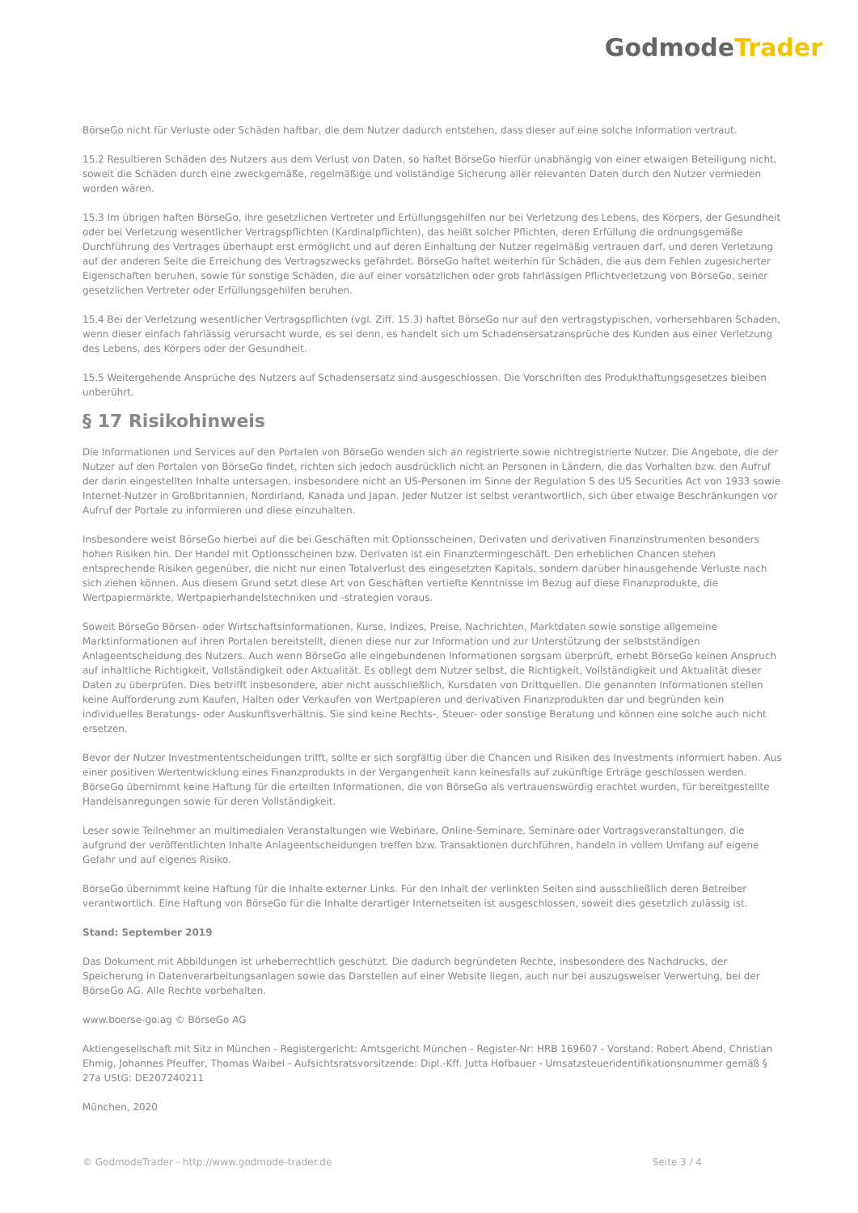GodmodeTrader
BörseGo nicht für Verluste oder Schäden haftbar, die dem Nutzer dadurch entstehen, dass dieser auf eine solche Information vertraut.
15.2 Resultieren Schäden des Nutzers aus dem Verlust von Daten, so haftet BörseGo hierfür unabhängig von einer etwaigen Beteiligung nicht, soweit die Schäden durch eine zweckgemäße, regelmäßige und vollständige Sicherung aller relevanten Daten durch den Nutzer vermieden worden wären.
15.3 Im übrigen haften BörseGo, ihre gesetzlichen Vertreter und Erfüllungsgehilfen nur bei Verletzung des Lebens, des Körpers, der Gesundheit oder bei Verletzung wesentlicher Vertragspflichten (Kardinalpflichten), das heißt solcher Pflichten, deren Erfüllung die ordnungsgemäße Durchführung des Vertrages überhaupt erst ermöglicht und auf deren Einhaltung der Nutzer regelmäßig vertrauen darf, und deren Verletzung auf der anderen Seite die Erreichung des Vertragszwecks gefährdet. BörseGo haftet weiterhin für Schäden, die aus dem Fehlen zugesicherter Eigenschaften beruhen, sowie für sonstige Schäden, die auf einer vorsätzlichen oder grob fahrlässigen Pflichtverletzung von BörseGo, seiner gesetzlichen Vertreter oder Erfüllungsgehilfen beruhen.
15.4 Bei der Verletzung wesentlicher Vertragspflichten (vgl. Ziff. 15.3) haftet BörseGo nur auf den vertragstypischen, vorhersehbaren Schaden, wenn dieser einfach fahrlässig verursacht wurde, es sei denn, es handelt sich um Schadensersatzansprüche des Kunden aus einer Verletzung des Lebens, des Körpers oder der Gesundheit.
15.5 Weitergehende Ansprüche des Nutzers auf Schadensersatz sind ausgeschlossen. Die Vorschriften des Produkthaftungsgesetzes bleiben unberührt.
§ 17 Risikohinweis
Die Informationen und Services auf den Portalen von BörseGo wenden sich an registrierte sowie nichtregistrierte Nutzer. Die Angebote, die der Nutzer auf den Portalen von BörseGo findet, richten sich jedoch ausdrücklich nicht an Personen in Ländern, die das Vorhalten bzw. den Aufruf der darin eingestellten Inhalte untersagen, insbesondere nicht an US-Personen im Sinne der Regulation S des US Securities Act von 1933 sowie Internet-Nutzer in Großbritannien, Nordirland, Kanada und Japan. Jeder Nutzer ist selbst verantwortlich, sich über etwaige Beschränkungen vor Aufruf der Portale zu informieren und diese einzuhalten.
Insbesondere weist BörseGo hierbei auf die bei Geschäften mit Optionsscheinen, Derivaten und derivativen Finanzinstrumenten besonders hohen Risiken hin. Der Handel mit Optionsscheinen bzw. Derivaten ist ein Finanztermingeschäft. Den erheblichen Chancen stehen entsprechende Risiken gegenüber, die nicht nur einen Totalverlust des eingesetzten Kapitals, sondern darüber hinausgehende Verluste nach sich ziehen können. Aus diesem Grund setzt diese Art von Geschäften vertiefte Kenntnisse im Bezug auf diese Finanzprodukte, die Wertpapiermärkte, Wertpapierhandelstechniken und -strategien voraus.
Soweit BörseGo Börsen- oder Wirtschaftsinformationen, Kurse, Indizes, Preise, Nachrichten, Marktdaten sowie sonstige allgemeine Marktinformationen auf ihren Portalen bereitstellt, dienen diese nur zur Information und zur Unterstützung der selbstständigen Anlageentscheidung des Nutzers. Auch wenn BörseGo alle eingebundenen Informationen sorgsam überprüft, erhebt BörseGo keinen Anspruch auf inhaltliche Richtigkeit, Vollständigkeit oder Aktualität. Es obliegt dem Nutzer selbst, die Richtigkeit, Vollständigkeit und Aktualität dieser Daten zu überprüfen. Dies betrifft insbesondere, aber nicht ausschließlich, Kursdaten von Drittquellen. Die genannten Informationen stellen keine Aufforderung zum Kaufen, Halten oder Verkaufen von Wertpapieren und derivativen Finanzprodukten dar und begründen kein individuelles Beratungs- oder Auskunftsverhältnis. Sie sind keine Rechts-, Steuer- oder sonstige Beratung und können eine solche auch nicht ersetzen.
Bevor der Nutzer Investmententscheidungen trifft, sollte er sich sorgfältig über die Chancen und Risiken des Investments informiert haben. Aus einer positiven Wertentwicklung eines Finanzprodukts in der Vergangenheit kann keinesfalls auf zukünftige Erträge geschlossen werden. BörseGo übernimmt keine Haftung für die erteilten Informationen, die von BörseGo als vertrauenswürdig erachtet wurden, für bereitgestellte Handelsanregungen sowie für deren Vollständigkeit.
Leser sowie Teilnehmer an multimedialen Veranstaltungen wie Webinare, Online-Seminare, Seminare oder Vortragsveranstaltungen, die aufgrund der veröffentlichten Inhalte Anlageentscheidungen treffen bzw. Transaktionen durchführen, handeln in vollem Umfang auf eigene Gefahr und auf eigenes Risiko.
BörseGo übernimmt keine Haftung für die Inhalte externer Links. Für den Inhalt der verlinkten Seiten sind ausschließlich deren Betreiber verantwortlich. Eine Haftung von BörseGo für die Inhalte derartiger Internetseiten ist ausgeschlossen, soweit dies gesetzlich zulässig ist.
Stand: September 2019
Das Dokument mit Abbildungen ist urheberrechtlich geschützt. Die dadurch begründeten Rechte, insbesondere des Nachdrucks, der Speicherung in Datenverarbeitungsanlagen sowie das Darstellen auf einer Website liegen, auch nur bei auszugsweiser Verwertung, bei der BörseGo AG. Alle Rechte vorbehalten.
www.boerse-go.ag © BörseGo AG
Aktiengesellschaft mit Sitz in München - Registergericht: Amtsgericht München - Register-Nr: HRB 169607 - Vorstand: Robert Abend, Christian Ehmig, Johannes Pfeuffer, Thomas Waibel - Aufsichtsratsvorsitzende: Dipl.-Kff. Jutta Hofbauer - Umsatzsteueridentifikationsnummer gemäß § 27a UStG: DE207240211
München, 2020
© GodmodeTrader - http://www.godmode-trader.de Seite 3 / 4